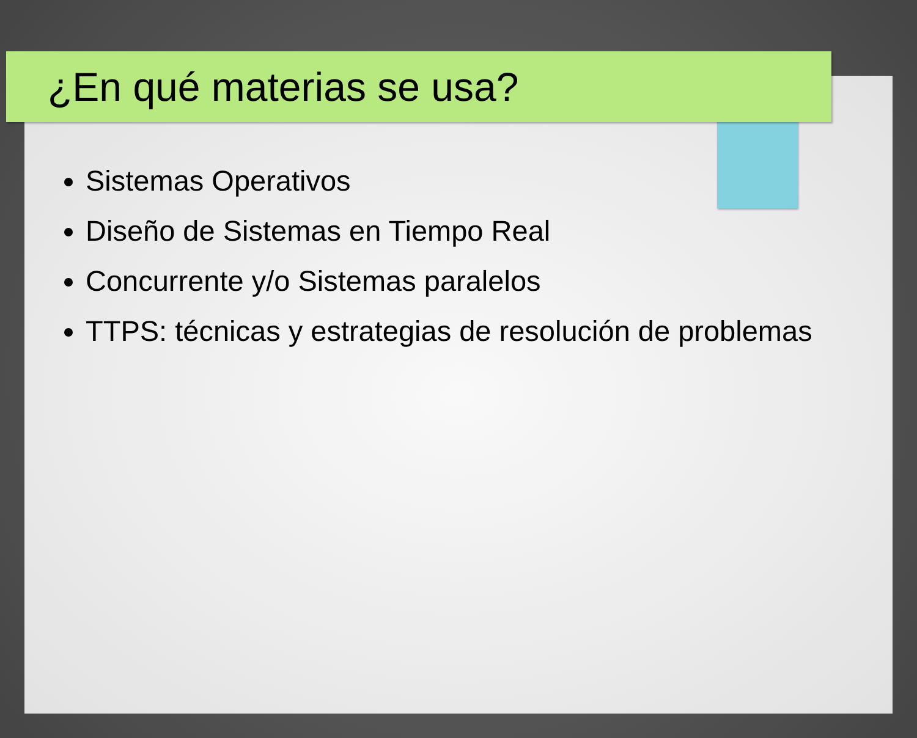¿En qué materias se usa?
Sistemas Operativos
Diseño de Sistemas en Tiempo Real
Concurrente y/o Sistemas paralelos
TTPS: técnicas y estrategias de resolución de problemas